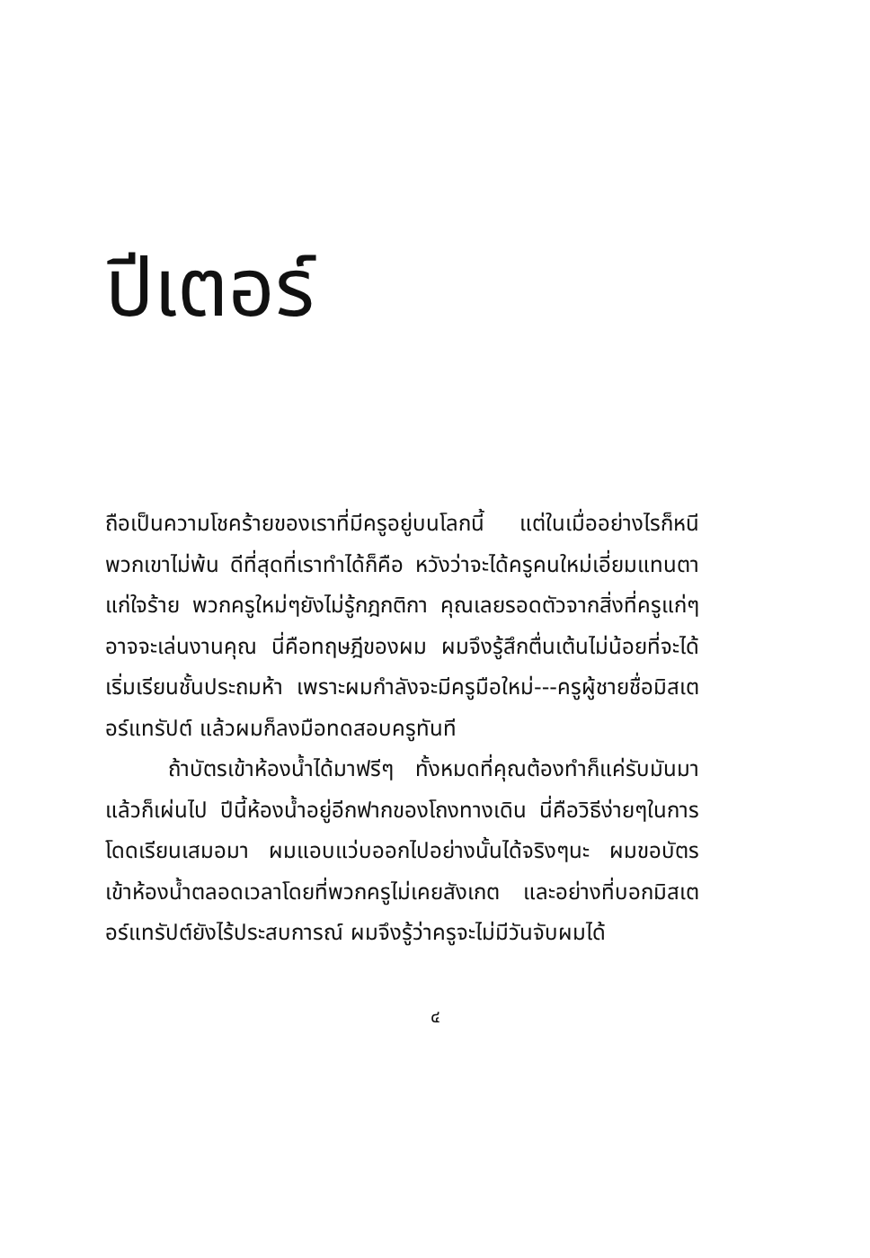ปีเตอร์
ถือเป็นความโชคร้ายของเราที่มีครูอยู่บนโลกนี้ แต่ในเมื่ออย่างไรก็หนีพวกเขาไม่พ้น ดีที่สุดที่เราทำได้ก็คือ หวังว่าจะได้ครูคนใหม่เอี่ยมแทนตาแก่ใจร้าย พวกครูใหม่ๆยังไม่รู้กฎกติกา คุณเลยรอดตัวจากสิ่งที่ครูแก่ๆอาจจะเล่นงานคุณ นี่คือทฤษฎีของผม ผมจึงรู้สึกตื่นเต้นไม่น้อยที่จะได้เริ่มเรียนชั้นประถมห้า เพราะผมกำลังจะมีครูมือใหม่---ครูผู้ชายชื่อมิสเตอร์แทรัปต์ แล้วผมก็ลงมือทดสอบครูทันที
ถ้าบัตรเข้าห้องน้ำได้มาฟรีๆ ทั้งหมดที่คุณต้องทำก็แค่รับมันมา แล้วก็เผ่นไป ปีนี้ห้องน้ำอยู่อีกฟากของโถงทางเดิน นี่คือวิธีง่ายๆในการโดดเรียนเสมอมา ผมแอบแว่บออกไปอย่างนั้นได้จริงๆนะ ผมขอบัตรเข้าห้องน้ำตลอดเวลาโดยที่พวกครูไม่เคยสังเกต และอย่างที่บอกมิสเตอร์แทรัปต์ยังไร้ประสบการณ์ ผมจึงรู้ว่าครูจะไม่มีวันจับผมได้
๔